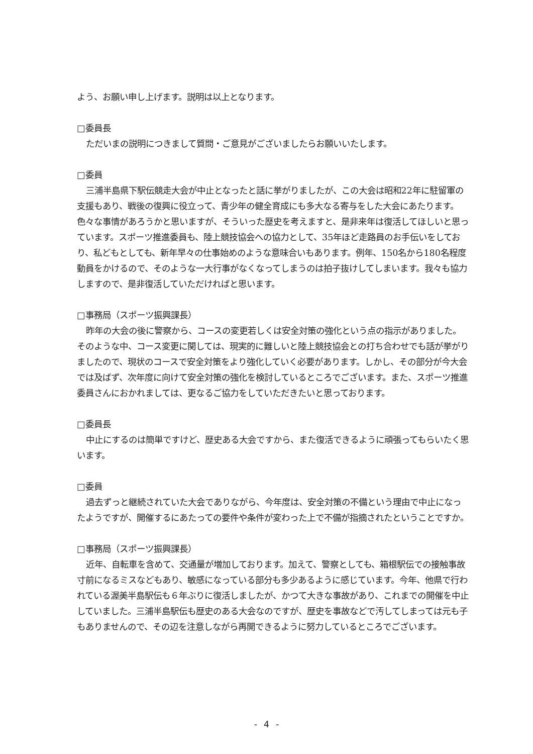よう、お願い申し上げます。説明は以上となります。
□委員長
ただいまの説明につきまして質問・ご意見がございましたらお願いいたします。
□委員
三浦半島県下駅伝競走大会が中止となったと話に挙がりましたが、この大会は昭和22年に駐留軍の支援もあり、戦後の復興に役立って、青少年の健全育成にも多大なる寄与をした大会にあたります。色々な事情があろうかと思いますが、そういった歴史を考えますと、是非来年は復活してほしいと思っています。スポーツ推進委員も、陸上競技協会への協力として、35年ほど走路員のお手伝いをしており、私どもとしても、新年早々の仕事始めのような意味合いもあります。例年、150名から180名程度動員をかけるので、そのような一大行事がなくなってしまうのは拍子抜けしてしまいます。我々も協力しますので、是非復活していただければと思います。
□事務局（スポーツ振興課長）
昨年の大会の後に警察から、コースの変更若しくは安全対策の強化という点の指示がありました。そのような中、コース変更に関しては、現実的に難しいと陸上競技協会との打ち合わせでも話が挙がりましたので、現状のコースで安全対策をより強化していく必要があります。しかし、その部分が今大会では及ばず、次年度に向けて安全対策の強化を検討しているところでございます。また、スポーツ推進委員さんにおかれましては、更なるご協力をしていただきたいと思っております。
□委員長
中止にするのは簡単ですけど、歴史ある大会ですから、また復活できるように頑張ってもらいたく思います。
□委員
過去ずっと継続されていた大会でありながら、今年度は、安全対策の不備という理由で中止になったようですが、開催するにあたっての要件や条件が変わった上で不備が指摘されたということですか。
□事務局（スポーツ振興課長）
近年、自転車を含めて、交通量が増加しております。加えて、警察としても、箱根駅伝での接触事故寸前になるミスなどもあり、敏感になっている部分も多少あるように感じています。今年、他県で行われている渥美半島駅伝も６年ぶりに復活しましたが、かつて大きな事故があり、これまでの開催を中止していました。三浦半島駅伝も歴史のある大会なのですが、歴史を事故などで汚してしまっては元も子もありませんので、その辺を注意しながら再開できるように努力しているところでございます。
- 4 -